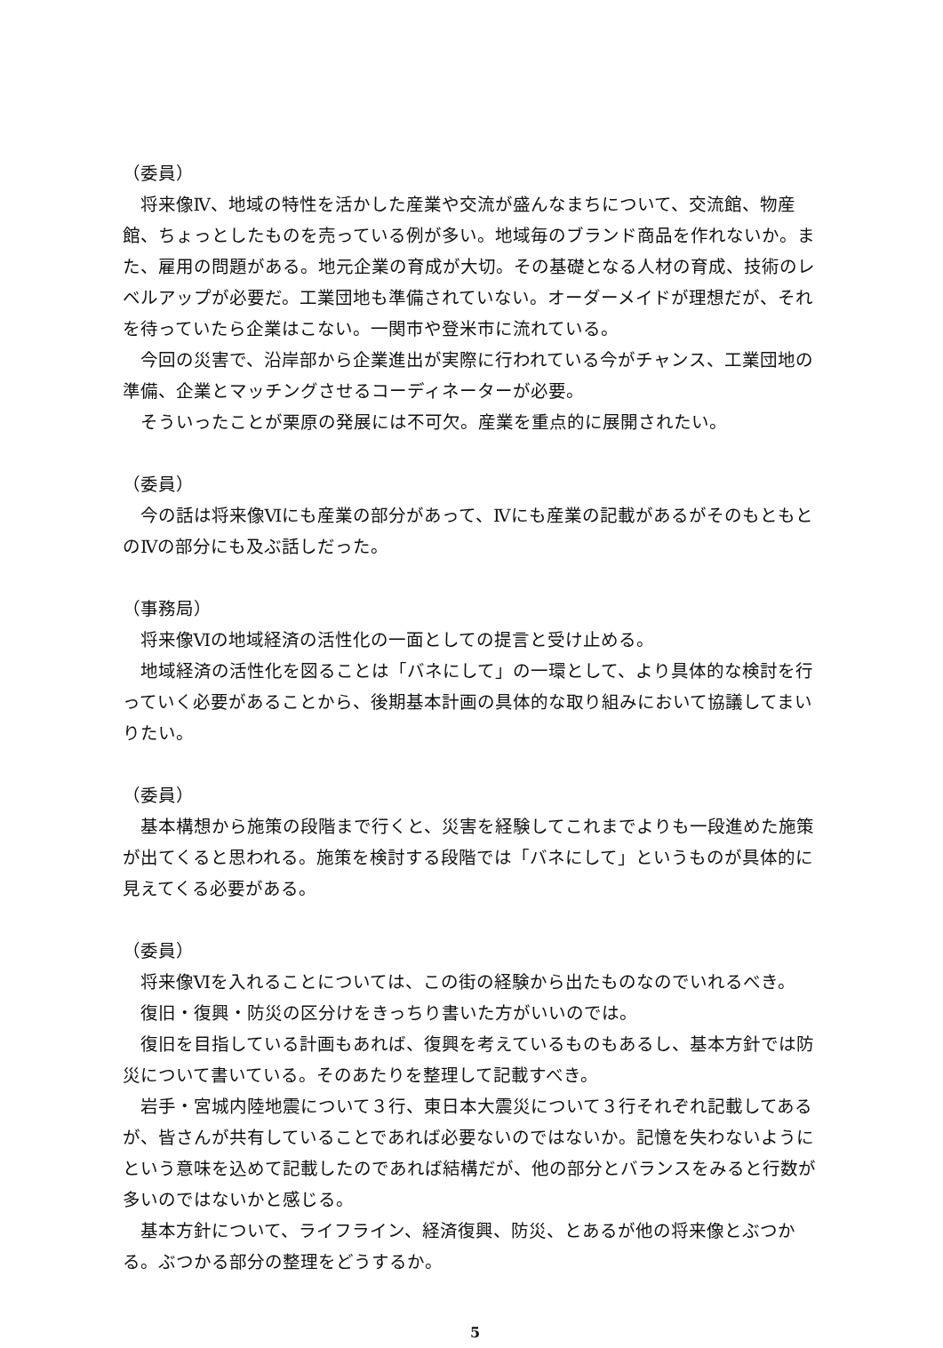（委員）
将来像Ⅳ、地域の特性を活かした産業や交流が盛んなまちについて、交流館、物産館、ちょっとしたものを売っている例が多い。地域毎のブランド商品を作れないか。また、雇用の問題がある。地元企業の育成が大切。その基礎となる人材の育成、技術のレベルアップが必要だ。工業団地も準備されていない。オーダーメイドが理想だが、それを待っていたら企業はこない。一関市や登米市に流れている。
今回の災害で、沿岸部から企業進出が実際に行われている今がチャンス、工業団地の準備、企業とマッチングさせるコーディネーターが必要。
そういったことが栗原の発展には不可欠。産業を重点的に展開されたい。
（委員）
今の話は将来像Ⅵにも産業の部分があって、Ⅳにも産業の記載があるがそのもともとのⅣの部分にも及ぶ話しだった。
（事務局）
将来像Ⅵの地域経済の活性化の一面としての提言と受け止める。
地域経済の活性化を図ることは「バネにして」の一環として、より具体的な検討を行っていく必要があることから、後期基本計画の具体的な取り組みにおいて協議してまいりたい。
（委員）
基本構想から施策の段階まで行くと、災害を経験してこれまでよりも一段進めた施策が出てくると思われる。施策を検討する段階では「バネにして」というものが具体的に見えてくる必要がある。
（委員）
将来像Ⅵを入れることについては、この街の経験から出たものなのでいれるべき。
復旧・復興・防災の区分けをきっちり書いた方がいいのでは。
復旧を目指している計画もあれば、復興を考えているものもあるし、基本方針では防災について書いている。そのあたりを整理して記載すべき。
岩手・宮城内陸地震について３行、東日本大震災について３行それぞれ記載してあるが、皆さんが共有していることであれば必要ないのではないか。記憶を失わないようにという意味を込めて記載したのであれば結構だが、他の部分とバランスをみると行数が多いのではないかと感じる。
基本方針について、ライフライン、経済復興、防災、とあるが他の将来像とぶつかる。ぶつかる部分の整理をどうするか。
5